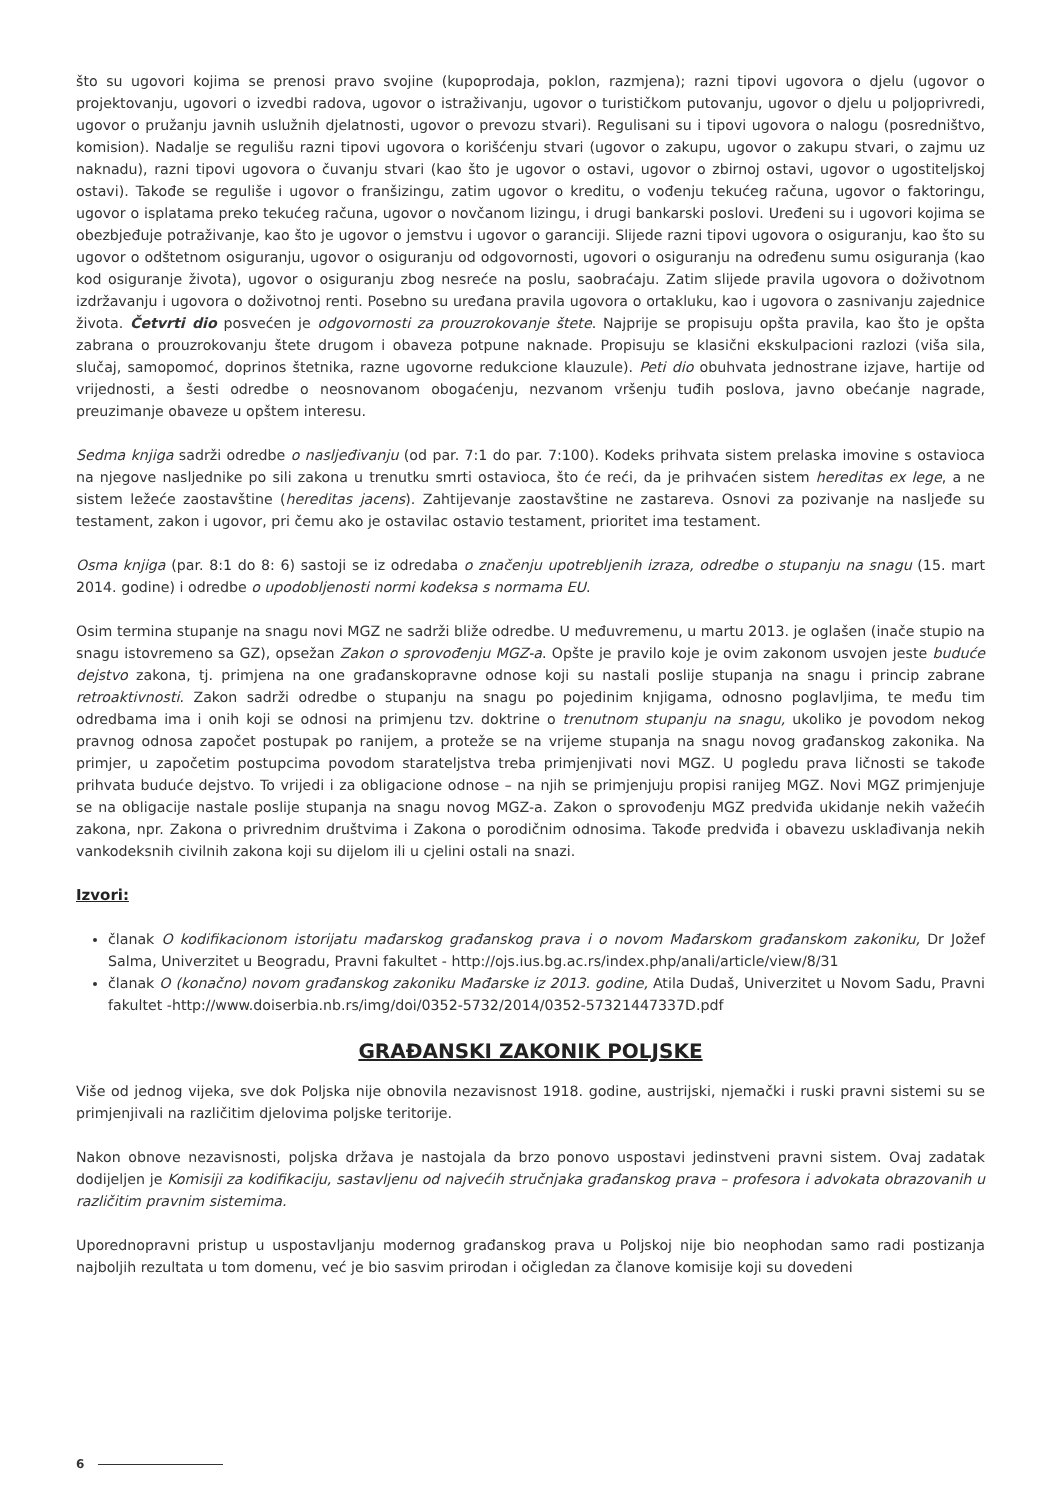što su ugovori kojima se prenosi pravo svojine (kupoprodaja, poklon, razmjena); razni tipovi ugovora o djelu (ugovor o projektovanju, ugovori o izvedbi radova, ugovor o istraživanju, ugovor o turističkom putovanju, ugovor o djelu u poljoprivredi, ugovor o pružanju javnih uslužnih djelatnosti, ugovor o prevozu stvari). Regulisani su i tipovi ugovora o nalogu (posredništvo, komision). Nadalje se regulišu razni tipovi ugovora o korišćenju stvari (ugovor o zakupu, ugovor o zakupu stvari, o zajmu uz naknadu), razni tipovi ugovora o čuvanju stvari (kao što je ugovor o ostavi, ugovor o zbirnoj ostavi, ugovor o ugostiteljskoj ostavi). Takođe se reguliše i ugovor o franšizingu, zatim ugovor o kreditu, o vođenju tekućeg računa, ugovor o faktoringu, ugovor o isplatama preko tekućeg računa, ugovor o novčanom lizingu, i drugi bankarski poslovi. Uređeni su i ugovori kojima se obezbjeđuje potraživanje, kao što je ugovor o jemstvu i ugovor o garanciji. Slijede razni tipovi ugovora o osiguranju, kao što su ugovor o odštetnom osiguranju, ugovor o osiguranju od odgovornosti, ugovori o osiguranju na određenu sumu osiguranja (kao kod osiguranje života), ugovor o osiguranju zbog nesreće na poslu, saobraćaju. Zatim slijede pravila ugovora o doživotnom izdržavanju i ugovora o doživotnoj renti. Posebno su uređana pravila ugovora o ortakluku, kao i ugovora o zasnivanju zajednice života. Četvrti dio posvećen je odgovornosti za prouzrokovanje štete. Najprije se propisuju opšta pravila, kao što je opšta zabrana o prouzrokovanju štete drugom i obaveza potpune naknade. Propisuju se klasični ekskulpacioni razlozi (viša sila, slučaj, samopomoć, doprinos štetnika, razne ugovorne redukcione klauzule). Peti dio obuhvata jednostrane izjave, hartije od vrijednosti, a šesti odredbe o neosnovanom obogaćenju, nezvanom vršenju tuđih poslova, javno obećanje nagrade, preuzimanje obaveze u opštem interesu.
Sedma knjiga sadrži odredbe o nasljeđivanju (od par. 7:1 do par. 7:100). Kodeks prihvata sistem prelaska imovine s ostavioca na njegove nasljednike po sili zakona u trenutku smrti ostavioca, što će reći, da je prihvaćen sistem hereditas ex lege, a ne sistem ležeće zaostavštine (hereditas jacens). Zahtijevanje zaostavštine ne zastareva. Osnovi za pozivanje na nasljeđe su testament, zakon i ugovor, pri čemu ako je ostavilac ostavio testament, prioritet ima testament.
Osma knjiga (par. 8:1 do 8: 6) sastoji se iz odredaba o značenju upotrebljenih izraza, odredbe o stupanju na snagu (15. mart 2014. godine) i odredbe o upodobljenosti normi kodeksa s normama EU.
Osim termina stupanje na snagu novi MGZ ne sadrži bliže odredbe. U međuvremenu, u martu 2013. je oglašen (inače stupio na snagu istovremeno sa GZ), opsežan Zakon o sprovođenju MGZ-a. Opšte je pravilo koje je ovim zakonom usvojen jeste buduće dejstvo zakona, tj. primjena na one građanskopravne odnose koji su nastali poslije stupanja na snagu i princip zabrane retroaktivnosti. Zakon sadrži odredbe o stupanju na snagu po pojedinim knjigama, odnosno poglavljima, te među tim odredbama ima i onih koji se odnosi na primjenu tzv. doktrine o trenutnom stupanju na snagu, ukoliko je povodom nekog pravnog odnosa započet postupak po ranijem, a proteže se na vrijeme stupanja na snagu novog građanskog zakonika. Na primjer, u započetim postupcima povodom starateljstva treba primjenjivati novi MGZ. U pogledu prava ličnosti se takođe prihvata buduće dejstvo. To vrijedi i za obligacione odnose – na njih se primjenjuju propisi ranijeg MGZ. Novi MGZ primjenjuje se na obligacije nastale poslije stupanja na snagu novog MGZ-a. Zakon o sprovođenju MGZ predviđa ukidanje nekih važećih zakona, npr. Zakona o privrednim društvima i Zakona o porodičnim odnosima. Takođe predviđa i obavezu usklađivanja nekih vankodeksnih civilnih zakona koji su dijelom ili u cjelini ostali na snazi.
Izvori:
članak O kodifikacionom istorijatu mađarskog građanskog prava i o novom Mađarskom građanskom zakoniku, Dr Jožef Salma, Univerzitet u Beogradu, Pravni fakultet - http://ojs.ius.bg.ac.rs/index.php/anali/article/view/8/31
članak O (konačno) novom građanskog zakoniku Mađarske iz 2013. godine, Atila Dudaš, Univerzitet u Novom Sadu, Pravni fakultet -http://www.doiserbia.nb.rs/img/doi/0352-5732/2014/0352-57321447337D.pdf
GRAĐANSKI ZAKONIK POLJSKE
Više od jednog vijeka, sve dok Poljska nije obnovila nezavisnost 1918. godine, austrijski, njemački i ruski pravni sistemi su se primjenjivali na različitim djelovima poljske teritorije.
Nakon obnove nezavisnosti, poljska država je nastojala da brzo ponovo uspostavi jedinstveni pravni sistem. Ovaj zadatak dodijeljen je Komisiji za kodifikaciju, sastavljenu od najvećih stručnjaka građanskog prava – profesora i advokata obrazovanih u različitim pravnim sistemima.
Uporednopravni pristup u uspostavljanju modernog građanskog prava u Poljskoj nije bio neophodan samo radi postizanja najboljih rezultata u tom domenu, već je bio sasvim prirodan i očigledan za članove komisije koji su dovedeni
6